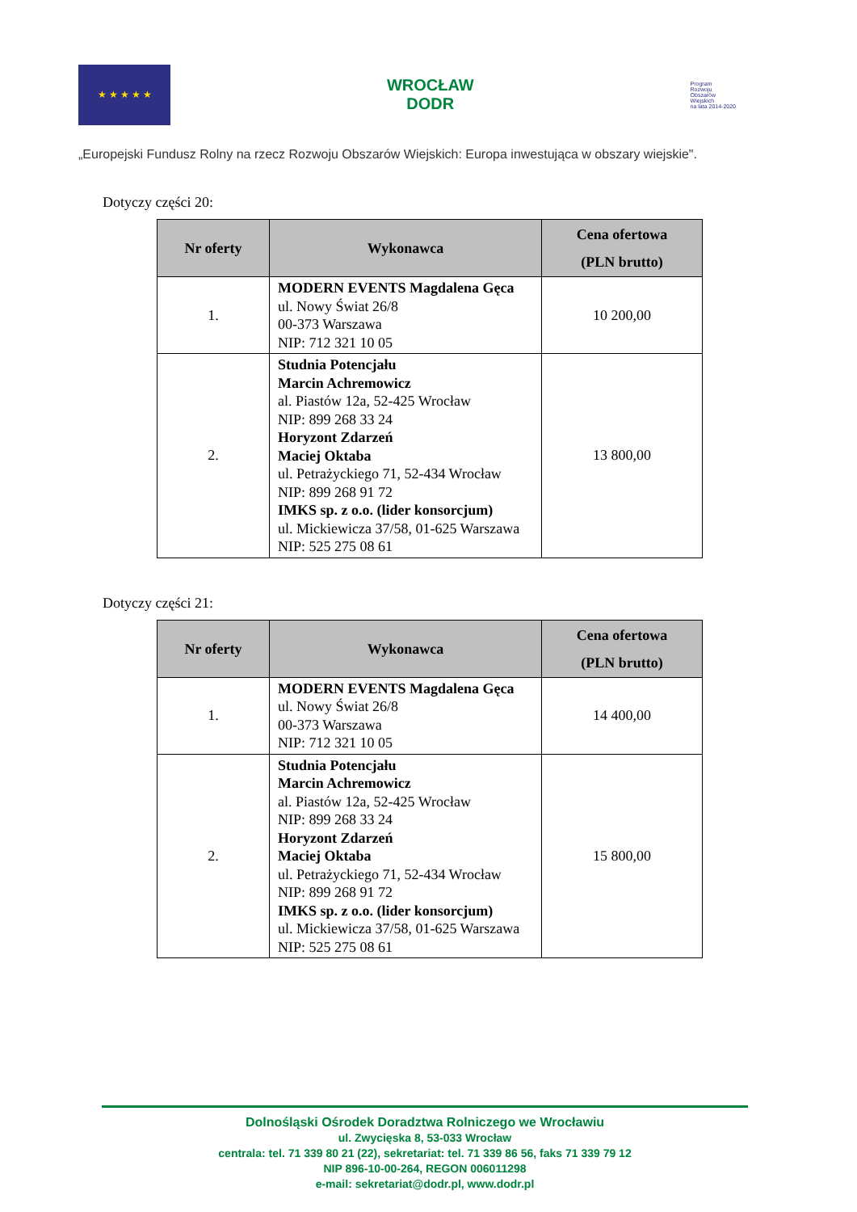★ ★ ★ ★ ★
WROCŁAW
DODR
Program
Rozwoju
Obszarów
Wiejskich
na lata 2014-2020
„Europejski Fundusz Rolny na rzecz Rozwoju Obszarów Wiejskich: Europa inwestująca w obszary wiejskie".
Dotyczy części 20:
| Nr oferty | Wykonawca | Cena ofertowa (PLN brutto) |
| --- | --- | --- |
| 1. | MODERN EVENTS Magdalena Gęca ul. Nowy Świat 26/8 00-373 Warszawa NIP: 712 321 10 05 | 10 200,00 |
| 2. | Studnia Potencjału Marcin Achremowicz al. Piastów 12a, 52-425 Wrocław NIP: 899 268 33 24 Horyzont Zdarzeń Maciej Oktaba ul. Petrażyckiego 71, 52-434 Wrocław NIP: 899 268 91 72 IMKS sp. z o.o. (lider konsorcjum) ul. Mickiewicza 37/58, 01-625 Warszawa NIP: 525 275 08 61 | 13 800,00 |
Dotyczy części 21:
| Nr oferty | Wykonawca | Cena ofertowa (PLN brutto) |
| --- | --- | --- |
| 1. | MODERN EVENTS Magdalena Gęca ul. Nowy Świat 26/8 00-373 Warszawa NIP: 712 321 10 05 | 14 400,00 |
| 2. | Studnia Potencjału Marcin Achremowicz al. Piastów 12a, 52-425 Wrocław NIP: 899 268 33 24 Horyzont Zdarzeń Maciej Oktaba ul. Petrażyckiego 71, 52-434 Wrocław NIP: 899 268 91 72 IMKS sp. z o.o. (lider konsorcjum) ul. Mickiewicza 37/58, 01-625 Warszawa NIP: 525 275 08 61 | 15 800,00 |
Dolnośląski Ośrodek Doradztwa Rolniczego we Wrocławiu
ul. Zwycięska 8, 53-033 Wrocław
centrala: tel. 71 339 80 21 (22), sekretariat: tel. 71 339 86 56, faks 71 339 79 12
NIP 896-10-00-264, REGON 006011298
e-mail: sekretariat@dodr.pl, www.dodr.pl